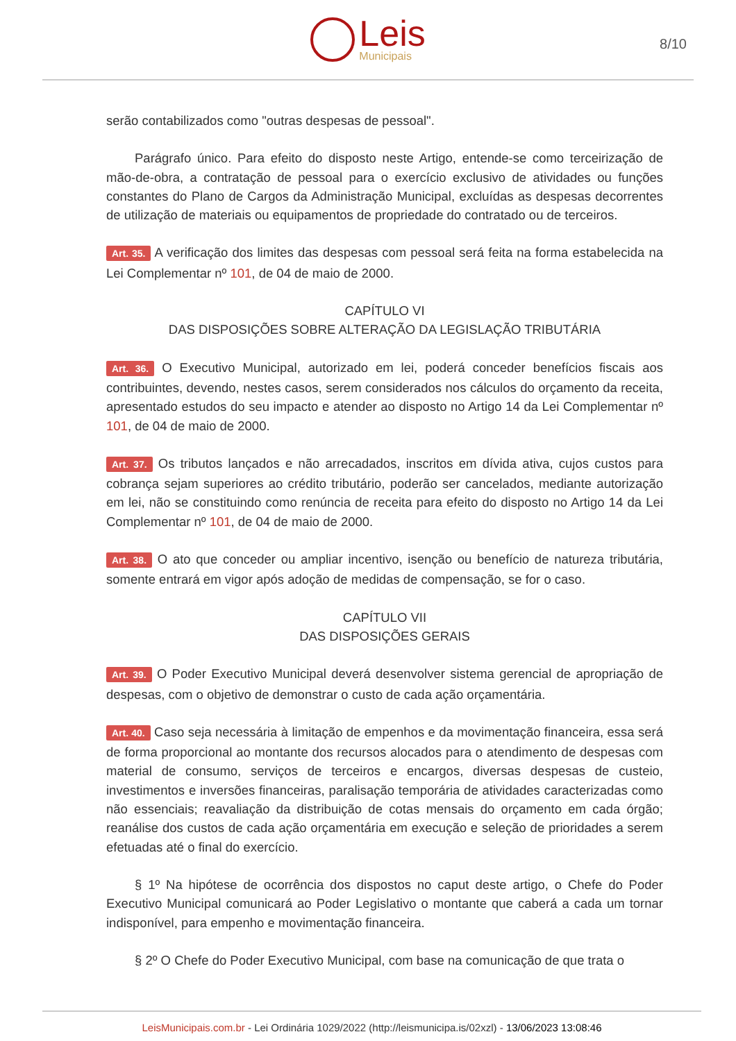Leis
Municipais
8/10
serão contabilizados como "outras despesas de pessoal".
Parágrafo único. Para efeito do disposto neste Artigo, entende-se como terceirização de mão-de-obra, a contratação de pessoal para o exercício exclusivo de atividades ou funções constantes do Plano de Cargos da Administração Municipal, excluídas as despesas decorrentes de utilização de materiais ou equipamentos de propriedade do contratado ou de terceiros.
Art. 35. A verificação dos limites das despesas com pessoal será feita na forma estabelecida na Lei Complementar nº 101, de 04 de maio de 2000.
CAPÍTULO VI
DAS DISPOSIÇÕES SOBRE ALTERAÇÃO DA LEGISLAÇÃO TRIBUTÁRIA
Art. 36. O Executivo Municipal, autorizado em lei, poderá conceder benefícios fiscais aos contribuintes, devendo, nestes casos, serem considerados nos cálculos do orçamento da receita, apresentado estudos do seu impacto e atender ao disposto no Artigo 14 da Lei Complementar nº 101, de 04 de maio de 2000.
Art. 37. Os tributos lançados e não arrecadados, inscritos em dívida ativa, cujos custos para cobrança sejam superiores ao crédito tributário, poderão ser cancelados, mediante autorização em lei, não se constituindo como renúncia de receita para efeito do disposto no Artigo 14 da Lei Complementar nº 101, de 04 de maio de 2000.
Art. 38. O ato que conceder ou ampliar incentivo, isenção ou benefício de natureza tributária, somente entrará em vigor após adoção de medidas de compensação, se for o caso.
CAPÍTULO VII
DAS DISPOSIÇÕES GERAIS
Art. 39. O Poder Executivo Municipal deverá desenvolver sistema gerencial de apropriação de despesas, com o objetivo de demonstrar o custo de cada ação orçamentária.
Art. 40. Caso seja necessária à limitação de empenhos e da movimentação financeira, essa será de forma proporcional ao montante dos recursos alocados para o atendimento de despesas com material de consumo, serviços de terceiros e encargos, diversas despesas de custeio, investimentos e inversões financeiras, paralisação temporária de atividades caracterizadas como não essenciais; reavaliação da distribuição de cotas mensais do orçamento em cada órgão; reanálise dos custos de cada ação orçamentária em execução e seleção de prioridades a serem efetuadas até o final do exercício.
§ 1º Na hipótese de ocorrência dos dispostos no caput deste artigo, o Chefe do Poder Executivo Municipal comunicará ao Poder Legislativo o montante que caberá a cada um tornar indisponível, para empenho e movimentação financeira.
§ 2º O Chefe do Poder Executivo Municipal, com base na comunicação de que trata o
LeisMunicipais.com.br - Lei Ordinária 1029/2022 (http://leismunicipa.is/02xzl) - 13/06/2023 13:08:46